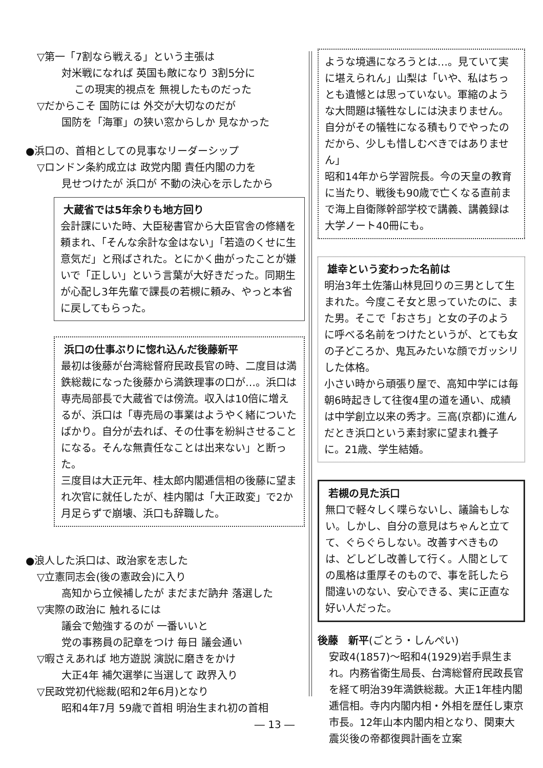▽第一「7割なら戦える」という主張は
対米戦になれば 英国も敵になり 3割5分に
この現実的視点を 無視したものだった
▽だからこそ 国防には 外交が大切なのだが
国防を「海軍」の狭い窓からしか 見なかった
●浜口の、首相としての見事なリーダーシップ
▽ロンドン条約成立は 政党内閣 責任内閣の力を
見せつけたが 浜口が 不動の決心を示したから
大蔵省では5年余りも地方回り
会計課にいた時、大臣秘書官から大臣官舎の修繕を頼まれ、「そんな余計な金はない」「若造のくせに生意気だ」と飛ばされた。とにかく曲がったことが嫌いで「正しい」という言葉が大好きだった。同期生が心配し3年先輩で課長の若槻に頼み、やっと本省に戻してもらった。
浜口の仕事ぶりに惚れ込んだ後藤新平
最初は後藤が台湾総督府民政長官の時、二度目は満鉄総裁になった後藤から満鉄理事の口が…。浜口は専売局部長で大蔵省では傍流。収入は10倍に増えるが、浜口は「専売局の事業はようやく緒についたばかり。自分が去れば、その仕事を紛糾させることになる。そんな無責任なことは出来ない」と断った。
三度目は大正元年、桂太郎内閣逓信相の後藤に望まれ次官に就任したが、桂内閣は「大正政変」で2か月足らずで崩壊、浜口も辞職した。
●浪人した浜口は、政治家を志した
▽立憲同志会(後の憲政会)に入り
高知から立候補したが まだまだ訥弁 落選した
▽実際の政治に 触れるには
議会で勉強するのが 一番いいと
党の事務員の記章をつけ 毎日 議会通い
▽暇さえあれば 地方遊説 演説に磨きをかけ
大正4年 補欠選挙に当選して 政界入り
▽民政党初代総裁(昭和2年6月)となり
昭和4年7月 59歳で首相 明治生まれ初の首相
― 13 ―
ような境遇になろうとは…。見ていて実に堪えられん」山梨は「いや、私はちっとも遺憾とは思っていない。軍縮のような大問題は犠牲なしには決まりません。自分がその犠牲になる積もりでやったのだから、少しも惜しむべきではありません」
昭和14年から学習院長。今の天皇の教育に当たり、戦後も90歳で亡くなる直前まで海上自衛隊幹部学校で講義、講義録は大学ノート40冊にも。
雄幸という変わった名前は
明治3年土佐藩山林見回りの三男として生まれた。今度こそ女と思っていたのに、また男。そこで「おさち」と女の子のように呼べる名前をつけたというが、とても女の子どころか、鬼瓦みたいな顔でガッシリした体格。
小さい時から頑張り屋で、高知中学には毎朝6時起きして往復4里の道を通い、成績は中学創立以来の秀才。三高(京都)に進んだとき浜口という素封家に望まれ養子に。21歳、学生結婚。
若槻の見た浜口
無口で軽々しく喋らないし、議論もしない。しかし、自分の意見はちゃんと立てて、ぐらぐらしない。改善すべきものは、どしどし改善して行く。人間としての風格は重厚そのもので、事を託したら間違いのない、安心できる、実に正直な好い人だった。
後藤　新平(ごとう・しんぺい)
安政4(1857)～昭和4(1929)岩手県生まれ。内務省衛生局長、台湾総督府民政長官を経て明治39年満鉄総裁。大正1年桂内閣逓信相。寺内内閣内相・外相を歴任し東京市長。12年山本内閣内相となり、関東大震災後の帝都復興計画を立案